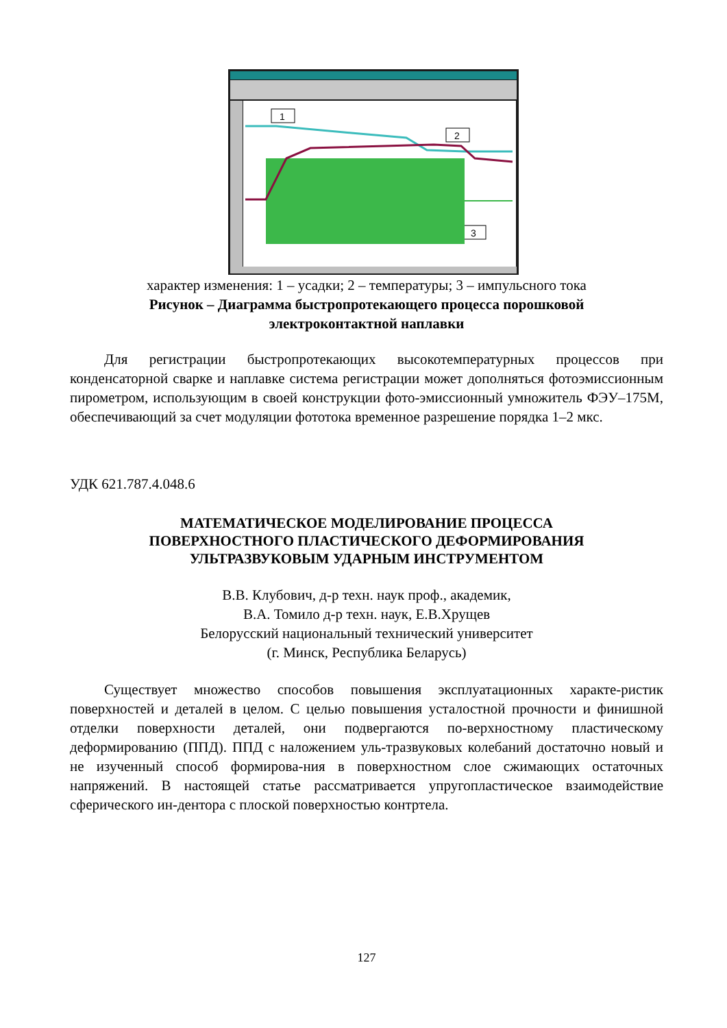1
2
3
характер изменения: 1 – усадки; 2 – температуры; 3 – импульсного тока
Рисунок – Диаграмма быстропротекающего процесса порошковой
электроконтактной наплавки
Для регистрации быстропротекающих высокотемпературных процессов при конденсаторной сварке и наплавке система регистрации может дополняться фотоэмиссионным пирометром, использующим в своей конструкции фото-эмиссионный умножитель ФЭУ–175М, обеспечивающий за счет модуляции фототока временное разрешение порядка 1–2 мкс.
УДК 621.787.4.048.6
МАТЕМАТИЧЕСКОЕ МОДЕЛИРОВАНИЕ ПРОЦЕССА
ПОВЕРХНОСТНОГО ПЛАСТИЧЕСКОГО ДЕФОРМИРОВАНИЯ
УЛЬТРАЗВУКОВЫМ УДАРНЫМ ИНСТРУМЕНТОМ
В.В. Клубович, д-р техн. наук проф., академик,
В.А. Томило д-р техн. наук, Е.В.Хрущев
Белорусский национальный технический университет
(г. Минск, Республика Беларусь)
Существует множество способов повышения эксплуатационных характе-ристик поверхностей и деталей в целом. С целью повышения усталостной прочности и финишной отделки поверхности деталей, они подвергаются по-верхностному пластическому деформированию (ППД). ППД с наложением уль-тразвуковых колебаний достаточно новый и не изученный способ формирова-ния в поверхностном слое сжимающих остаточных напряжений. В настоящей статье рассматривается упругопластическое взаимодействие сферического ин-дентора с плоской поверхностью контртела.
127